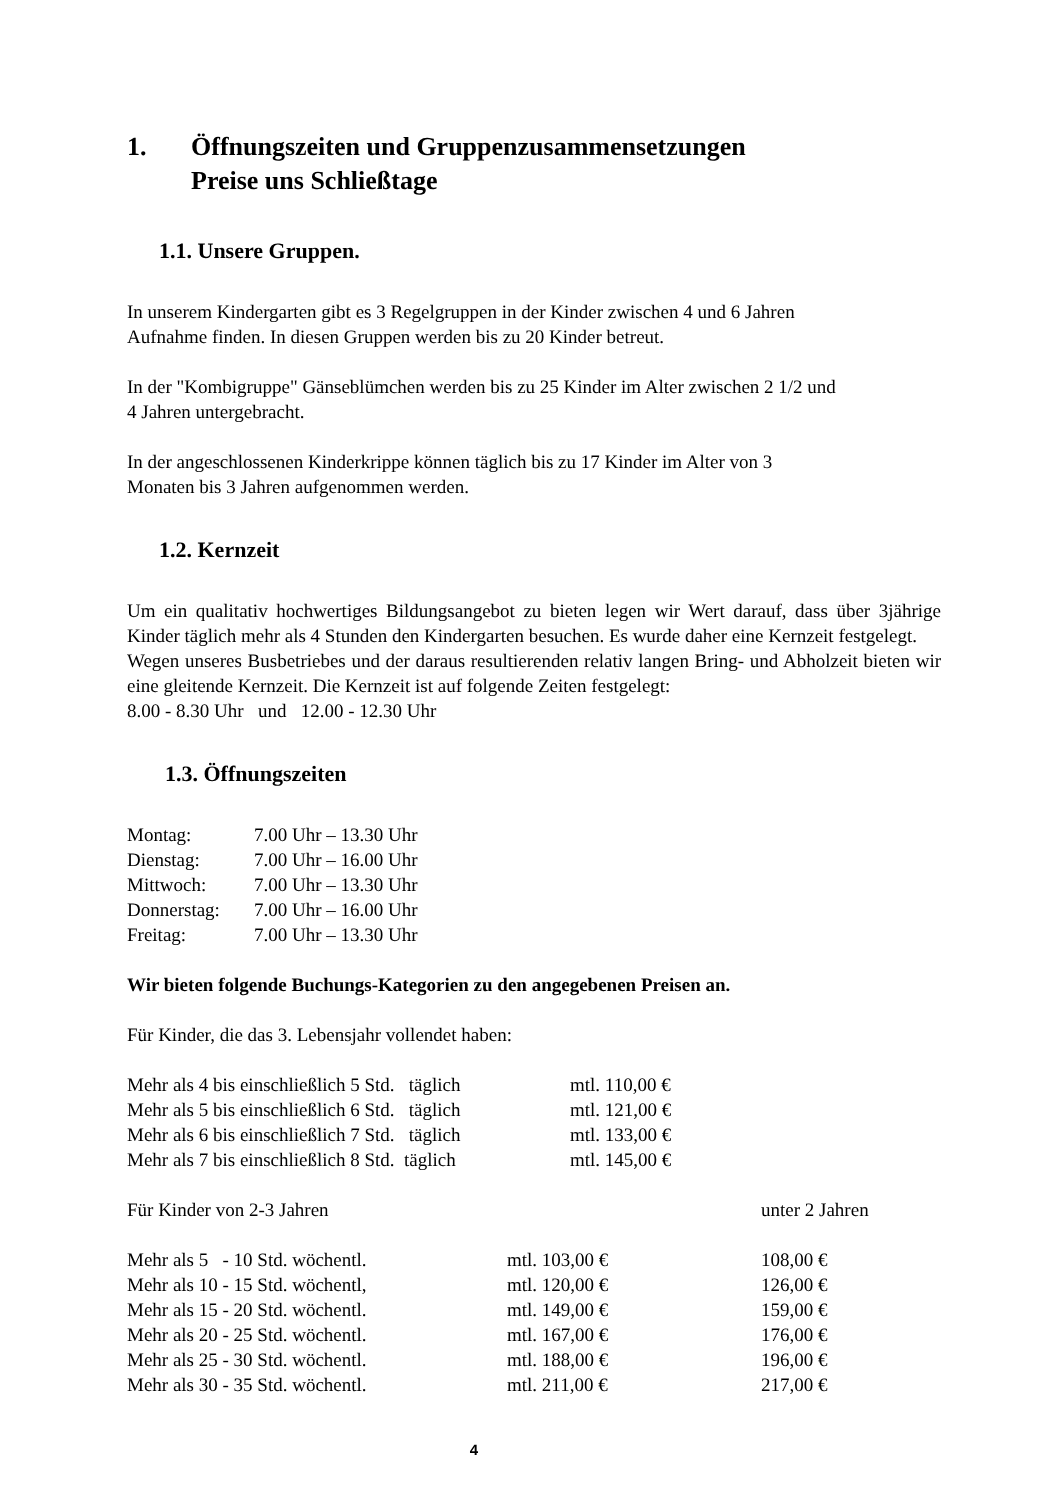1. Öffnungszeiten und Gruppenzusammensetzungen
Preise uns Schließtage
1.1. Unsere Gruppen.
In unserem Kindergarten gibt es 3 Regelgruppen in der Kinder zwischen 4 und 6 Jahren
Aufnahme finden. In diesen Gruppen werden bis zu 20 Kinder betreut.
In der "Kombigruppe" Gänseblümchen werden bis zu 25 Kinder im Alter zwischen 2 1/2 und
4 Jahren untergebracht.
In der angeschlossenen Kinderkrippe können täglich bis zu 17 Kinder im Alter von 3
Monaten bis 3 Jahren aufgenommen werden.
1.2. Kernzeit
Um ein qualitativ hochwertiges Bildungsangebot zu bieten legen wir Wert darauf, dass über 3jährige Kinder täglich mehr als 4 Stunden den Kindergarten besuchen. Es wurde daher eine Kernzeit festgelegt.
Wegen unseres Busbetriebes und der daraus resultierenden relativ langen Bring- und Abholzeit bieten wir eine gleitende Kernzeit. Die Kernzeit ist auf folgende Zeiten festgelegt:
8.00 - 8.30 Uhr und 12.00 - 12.30 Uhr
1.3. Öffnungszeiten
| Montag: | 7.00 Uhr – 13.30 Uhr |
| Dienstag: | 7.00 Uhr – 16.00 Uhr |
| Mittwoch: | 7.00 Uhr – 13.30 Uhr |
| Donnerstag: | 7.00 Uhr – 16.00 Uhr |
| Freitag: | 7.00 Uhr – 13.30 Uhr |
Wir bieten folgende Buchungs-Kategorien zu den angegebenen Preisen an.
Für Kinder, die das 3. Lebensjahr vollendet haben:
| Mehr als 4 bis einschließlich 5 Std. täglich | mtl. 110,00 € |
| Mehr als 5 bis einschließlich 6 Std. täglich | mtl. 121,00 € |
| Mehr als 6 bis einschließlich 7 Std. täglich | mtl. 133,00 € |
| Mehr als 7 bis einschließlich 8 Std. täglich | mtl. 145,00 € |
| Für Kinder von 2-3 Jahren | | unter 2 Jahren |
| Mehr als 5 - 10 Std. wöchentl. | mtl. 103,00 € | 108,00 € |
| Mehr als 10 - 15 Std. wöchentl, | mtl. 120,00 € | 126,00 € |
| Mehr als 15 - 20 Std. wöchentl. | mtl. 149,00 € | 159,00 € |
| Mehr als 20 - 25 Std. wöchentl. | mtl. 167,00 € | 176,00 € |
| Mehr als 25 - 30 Std. wöchentl. | mtl. 188,00 € | 196,00 € |
| Mehr als 30 - 35 Std. wöchentl. | mtl. 211,00 € | 217,00 € |
4